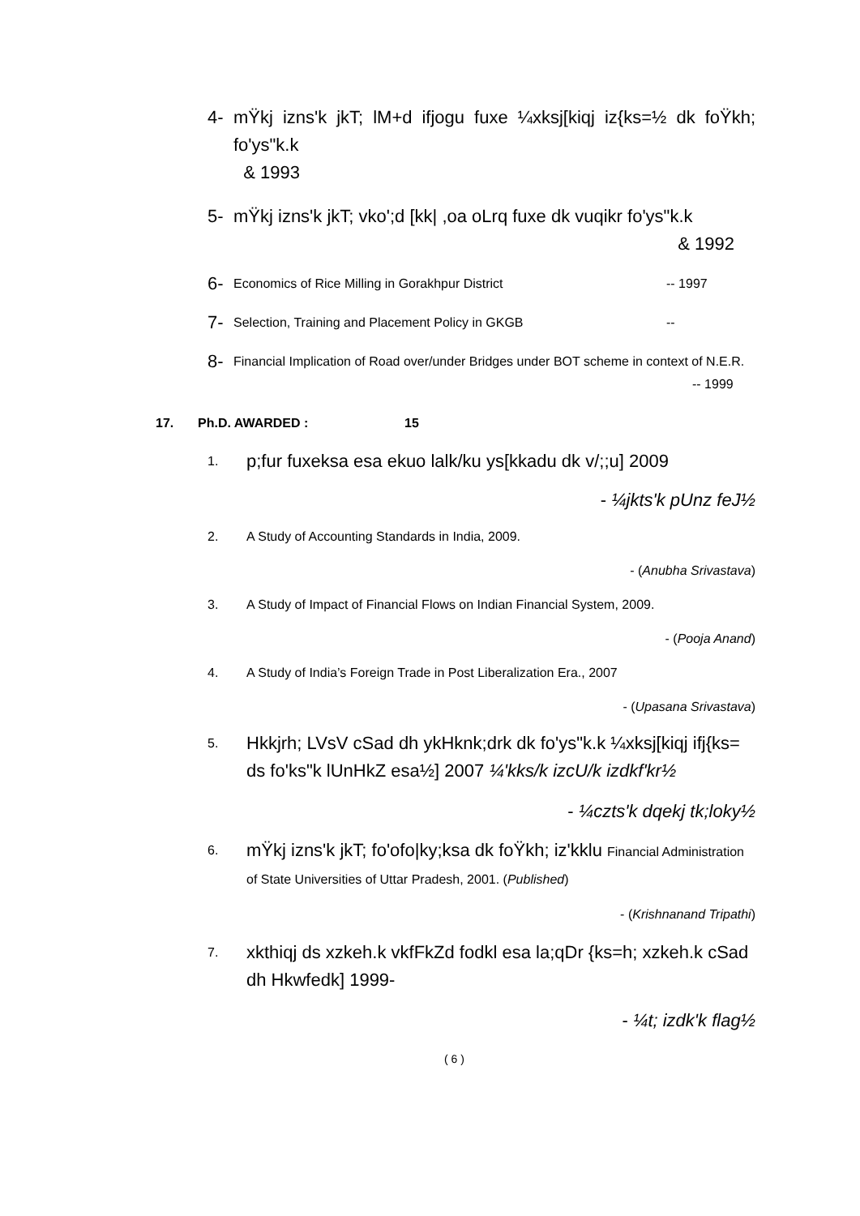4- mŸkj izns'k jkT; lM+d ifjogu fuxe ¼xksj[kiqj iz{ks=½ dk foŸkh; fo'ys"k.k
& 1993
5- mŸkj izns'k jkT; vko';d [kk| ,oa oLrq fuxe dk vuqikr fo'ys"k.k
& 1992
6- Economics of Rice Milling in Gorakhpur District -- 1997
7- Selection, Training and Placement Policy in GKGB --
8- Financial Implication of Road over/under Bridges under BOT scheme in context of N.E.R. -- 1999
17. Ph.D. AWARDED : 15
1. p;fur fuxeksa esa ekuo lalk/ku ys[kkadu dk v/;;u] 2009
- ¼jkts'k pUnz feJ½
2. A Study of Accounting Standards in India, 2009.
- (Anubha Srivastava)
3. A Study of Impact of Financial Flows on Indian Financial System, 2009.
- (Pooja Anand)
4. A Study of India’s Foreign Trade in Post Liberalization Era., 2007
- (Upasana Srivastava)
5. Hkkjrh; LVsV cSad dh ykHknk;drk dk fo'ys"k.k ¼xksj[kiqj ifj{ks= ds fo'ks"k lUnHkZ esa½] 2007 ¼'kks/k izcU/k izdkf'kr½
- ¼czts'k dqekj tk;loky½
6. mŸkj izns'k jkT; fo'ofo|ky;ksa dk foŸkh; iz'kklu Financial Administration of State Universities of Uttar Pradesh, 2001. (Published)
- (Krishnanand Tripathi)
7. xkthiqj ds xzkeh.k vkfFkZd fodkl esa la;qDr {ks=h; xzkeh.k cSad dh Hkwfedk] 1999-
- ¼t; izdk'k flag½
( 6 )